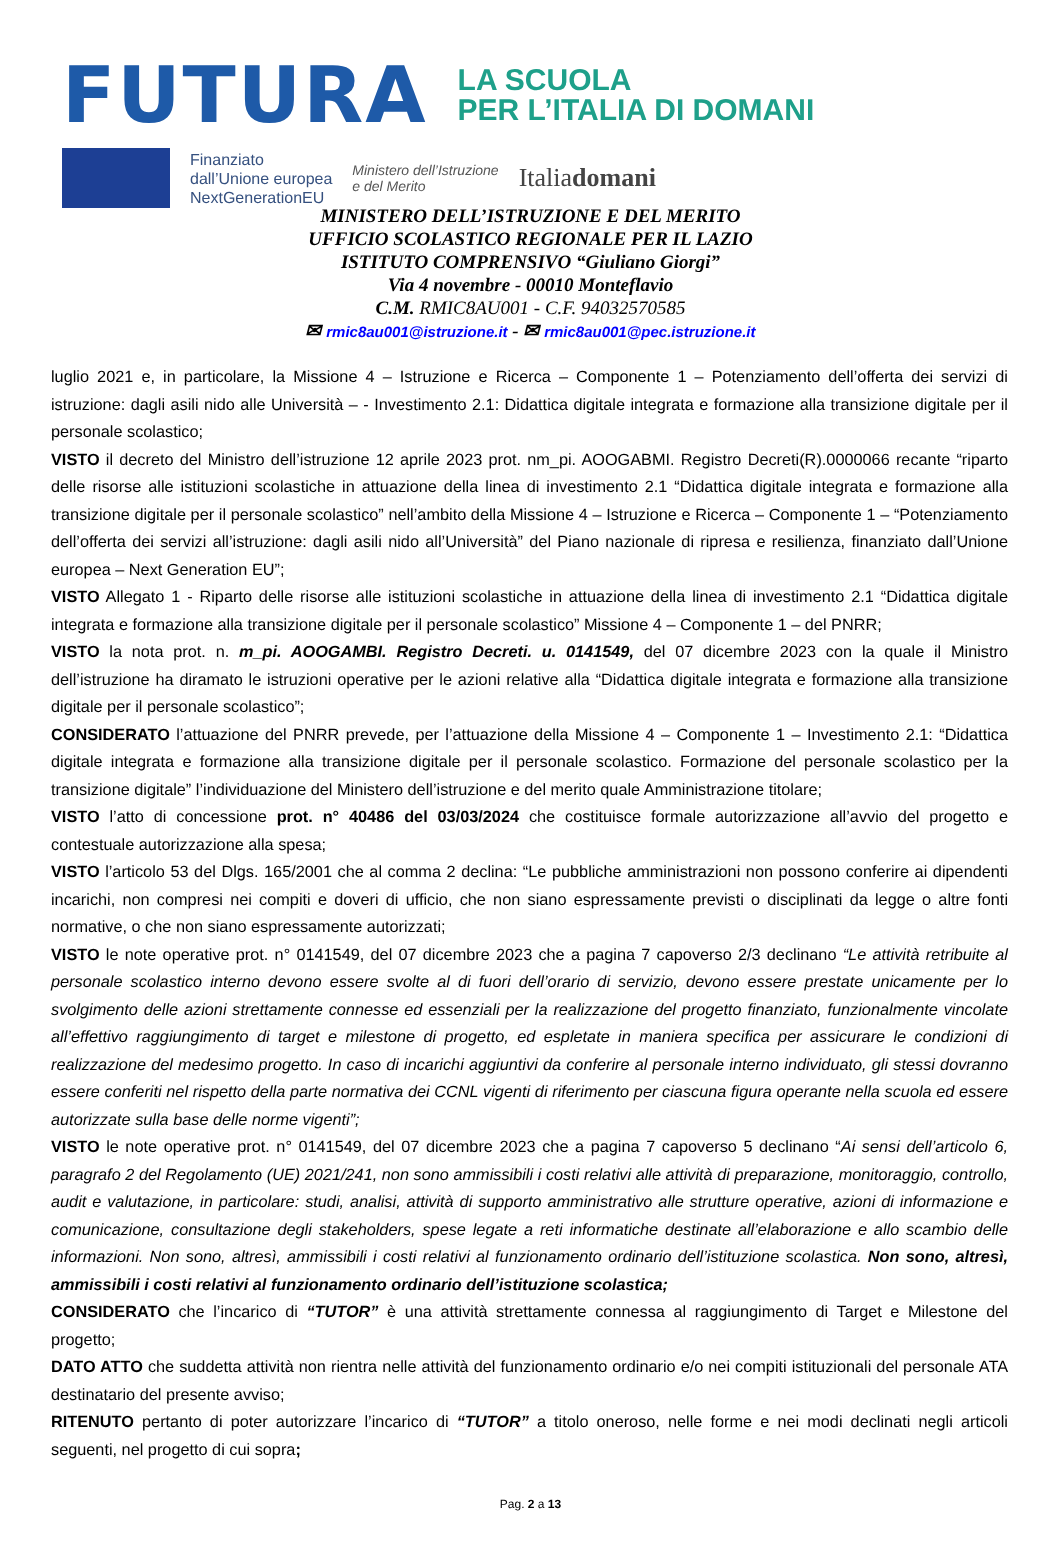FUTURA
LA SCUOLA
PER L’ITALIA DI DOMANI
Finanziato
dall’Unione europea
NextGenerationEU
Ministero dell’Istruzione
e del Merito
Italiadomani
MINISTERO DELL’ISTRUZIONE E DEL MERITO
UFFICIO SCOLASTICO REGIONALE PER IL LAZIO
ISTITUTO COMPRENSIVO “Giuliano Giorgi”
Via 4 novembre - 00010 Monteflavio
C.M. RMIC8AU001 - C.F. 94032570585
✉ rmic8au001@istruzione.it - ✉ rmic8au001@pec.istruzione.it
luglio 2021 e, in particolare, la Missione 4 – Istruzione e Ricerca – Componente 1 – Potenziamento dell’offerta dei servizi di istruzione: dagli asili nido alle Università – - Investimento 2.1: Didattica digitale integrata e formazione alla transizione digitale per il personale scolastico;
VISTO il decreto del Ministro dell’istruzione 12 aprile 2023 prot. nm_pi. AOOGABMI. Registro Decreti(R).0000066 recante “riparto delle risorse alle istituzioni scolastiche in attuazione della linea di investimento 2.1 “Didattica digitale integrata e formazione alla transizione digitale per il personale scolastico” nell’ambito della Missione 4 – Istruzione e Ricerca – Componente 1 – “Potenziamento dell’offerta dei servizi all’istruzione: dagli asili nido all’Università” del Piano nazionale di ripresa e resilienza, finanziato dall’Unione europea – Next Generation EU”;
VISTO Allegato 1 - Riparto delle risorse alle istituzioni scolastiche in attuazione della linea di investimento 2.1 “Didattica digitale integrata e formazione alla transizione digitale per il personale scolastico” Missione 4 – Componente 1 – del PNRR;
VISTO la nota prot. n. m_pi. AOOGAMBI. Registro Decreti. u. 0141549, del 07 dicembre 2023 con la quale il Ministro dell’istruzione ha diramato le istruzioni operative per le azioni relative alla “Didattica digitale integrata e formazione alla transizione digitale per il personale scolastico”;
CONSIDERATO l’attuazione del PNRR prevede, per l’attuazione della Missione 4 – Componente 1 – Investimento 2.1: “Didattica digitale integrata e formazione alla transizione digitale per il personale scolastico. Formazione del personale scolastico per la transizione digitale” l’individuazione del Ministero dell’istruzione e del merito quale Amministrazione titolare;
VISTO l’atto di concessione prot. n° 40486 del 03/03/2024 che costituisce formale autorizzazione all’avvio del progetto e contestuale autorizzazione alla spesa;
VISTO l’articolo 53 del Dlgs. 165/2001 che al comma 2 declina: “Le pubbliche amministrazioni non possono conferire ai dipendenti incarichi, non compresi nei compiti e doveri di ufficio, che non siano espressamente previsti o disciplinati da legge o altre fonti normative, o che non siano espressamente autorizzati;
VISTO le note operative prot. n° 0141549, del 07 dicembre 2023 che a pagina 7 capoverso 2/3 declinano “Le attività retribuite al personale scolastico interno devono essere svolte al di fuori dell’orario di servizio, devono essere prestate unicamente per lo svolgimento delle azioni strettamente connesse ed essenziali per la realizzazione del progetto finanziato, funzionalmente vincolate all’effettivo raggiungimento di target e milestone di progetto, ed espletate in maniera specifica per assicurare le condizioni di realizzazione del medesimo progetto. In caso di incarichi aggiuntivi da conferire al personale interno individuato, gli stessi dovranno essere conferiti nel rispetto della parte normativa dei CCNL vigenti di riferimento per ciascuna figura operante nella scuola ed essere autorizzate sulla base delle norme vigenti”;
VISTO le note operative prot. n° 0141549, del 07 dicembre 2023 che a pagina 7 capoverso 5 declinano “Ai sensi dell’articolo 6, paragrafo 2 del Regolamento (UE) 2021/241, non sono ammissibili i costi relativi alle attività di preparazione, monitoraggio, controllo, audit e valutazione, in particolare: studi, analisi, attività di supporto amministrativo alle strutture operative, azioni di informazione e comunicazione, consultazione degli stakeholders, spese legate a reti informatiche destinate all’elaborazione e allo scambio delle informazioni. Non sono, altresì, ammissibili i costi relativi al funzionamento ordinario dell’istituzione scolastica. Non sono, altresì, ammissibili i costi relativi al funzionamento ordinario dell’istituzione scolastica;
CONSIDERATO che l’incarico di “TUTOR” è una attività strettamente connessa al raggiungimento di Target e Milestone del progetto;
DATO ATTO che suddetta attività non rientra nelle attività del funzionamento ordinario e/o nei compiti istituzionali del personale ATA destinatario del presente avviso;
RITENUTO pertanto di poter autorizzare l’incarico di “TUTOR” a titolo oneroso, nelle forme e nei modi declinati negli articoli seguenti, nel progetto di cui sopra;
Pag. 2 a 13